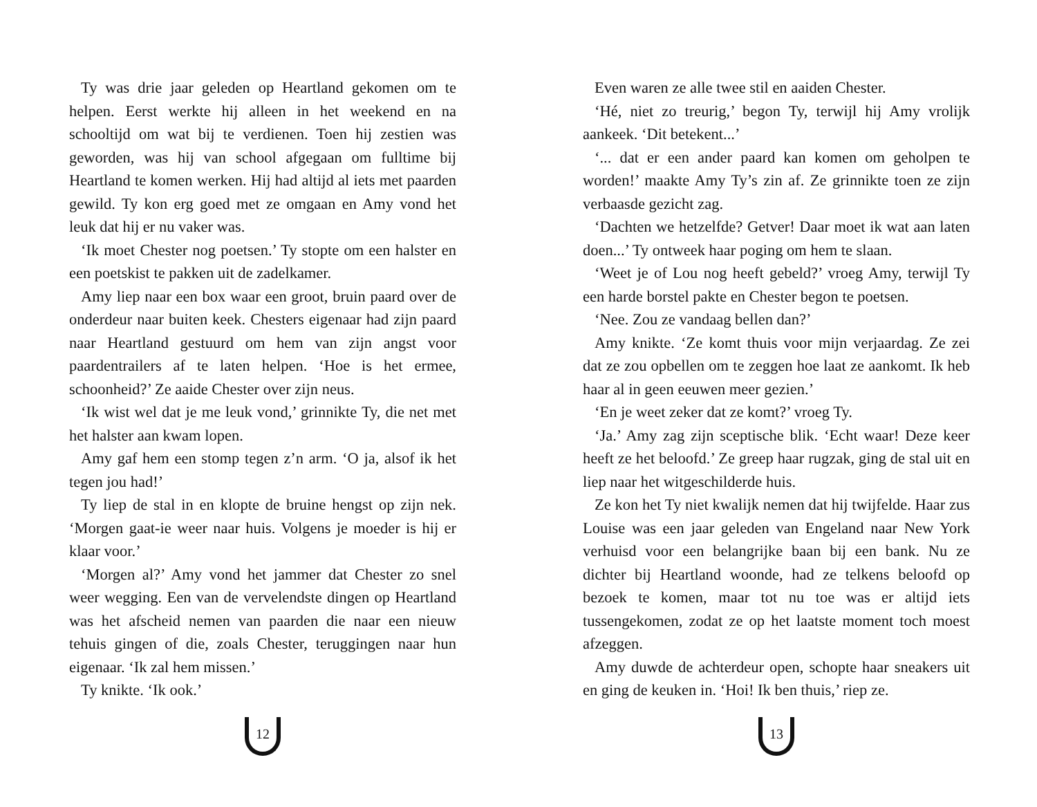Ty was drie jaar geleden op Heartland gekomen om te helpen. Eerst werkte hij alleen in het weekend en na schooltijd om wat bij te verdienen. Toen hij zestien was geworden, was hij van school afgegaan om fulltime bij Heartland te komen werken. Hij had altijd al iets met paarden gewild. Ty kon erg goed met ze omgaan en Amy vond het leuk dat hij er nu vaker was.
‘Ik moet Chester nog poetsen.’ Ty stopte om een halster en een poetskist te pakken uit de zadelkamer.
Amy liep naar een box waar een groot, bruin paard over de onderdeur naar buiten keek. Chesters eigenaar had zijn paard naar Heartland gestuurd om hem van zijn angst voor paardentrailers af te laten helpen. ‘Hoe is het ermee, schoonheid?’ Ze aaide Chester over zijn neus.
‘Ik wist wel dat je me leuk vond,’ grinnikte Ty, die net met het halster aan kwam lopen.
Amy gaf hem een stomp tegen z’n arm. ‘O ja, alsof ik het tegen jou had!’
Ty liep de stal in en klopte de bruine hengst op zijn nek. ‘Morgen gaat-ie weer naar huis. Volgens je moeder is hij er klaar voor.’
‘Morgen al?’ Amy vond het jammer dat Chester zo snel weer wegging. Een van de vervelendste dingen op Heartland was het afscheid nemen van paarden die naar een nieuw tehuis gingen of die, zoals Chester, teruggingen naar hun eigenaar. ‘Ik zal hem missen.’
Ty knikte. ‘Ik ook.’
12
Even waren ze alle twee stil en aaiden Chester.
‘Hé, niet zo treurig,’ begon Ty, terwijl hij Amy vrolijk aankeek. ‘Dit betekent...’
‘... dat er een ander paard kan komen om geholpen te worden!’ maakte Amy Ty’s zin af. Ze grinnikte toen ze zijn verbaasde gezicht zag.
‘Dachten we hetzelfde? Getver! Daar moet ik wat aan laten doen...’ Ty ontweek haar poging om hem te slaan.
‘Weet je of Lou nog heeft gebeld?’ vroeg Amy, terwijl Ty een harde borstel pakte en Chester begon te poetsen.
‘Nee. Zou ze vandaag bellen dan?’
Amy knikte. ‘Ze komt thuis voor mijn verjaardag. Ze zei dat ze zou opbellen om te zeggen hoe laat ze aankomt. Ik heb haar al in geen eeuwen meer gezien.’
‘En je weet zeker dat ze komt?’ vroeg Ty.
‘Ja.’ Amy zag zijn sceptische blik. ‘Echt waar! Deze keer heeft ze het beloofd.’ Ze greep haar rugzak, ging de stal uit en liep naar het witgeschilderde huis.
Ze kon het Ty niet kwalijk nemen dat hij twijfelde. Haar zus Louise was een jaar geleden van Engeland naar New York verhuisd voor een belangrijke baan bij een bank. Nu ze dichter bij Heartland woonde, had ze telkens beloofd op bezoek te komen, maar tot nu toe was er altijd iets tussengekomen, zodat ze op het laatste moment toch moest afzeggen.
Amy duwde de achterdeur open, schopte haar sneakers uit en ging de keuken in. ‘Hoi! Ik ben thuis,’ riep ze.
13